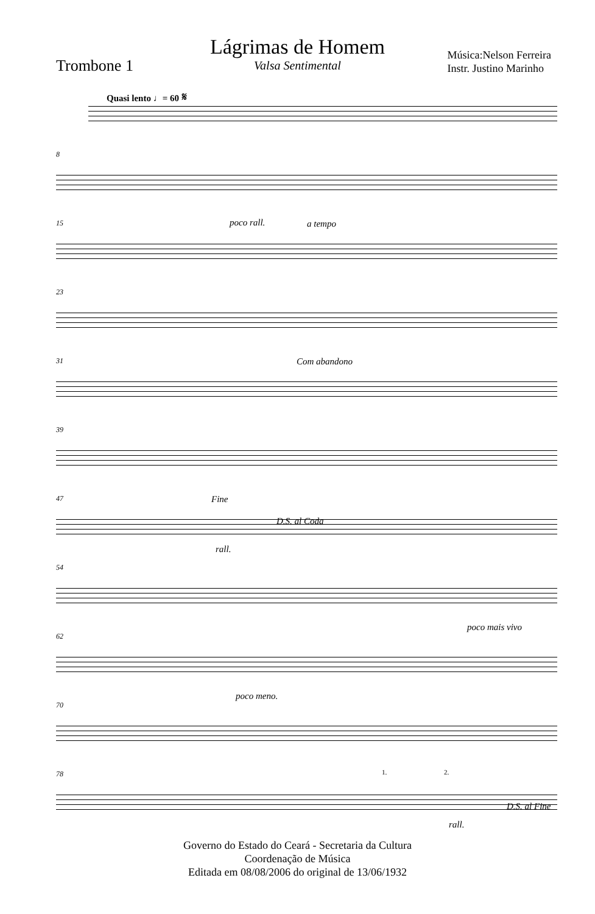Lágrimas de Homem
Valsa Sentimental
Trombone 1
Música:Nelson Ferreira
Instr. Justino Marinho
Quasi lento ♩= 60 𝄋
8
15 poco rall. a tempo
23
31 Com abandono
39
47 Fine
D.S. al Coda
rall.
54
62
poco mais vivo
70
poco meno.
78 1. 2.
D.S. al Fine
rall.
Governo do Estado do Ceará - Secretaria da Cultura
Coordenação de Música
Editada em 08/08/2006 do original de 13/06/1932